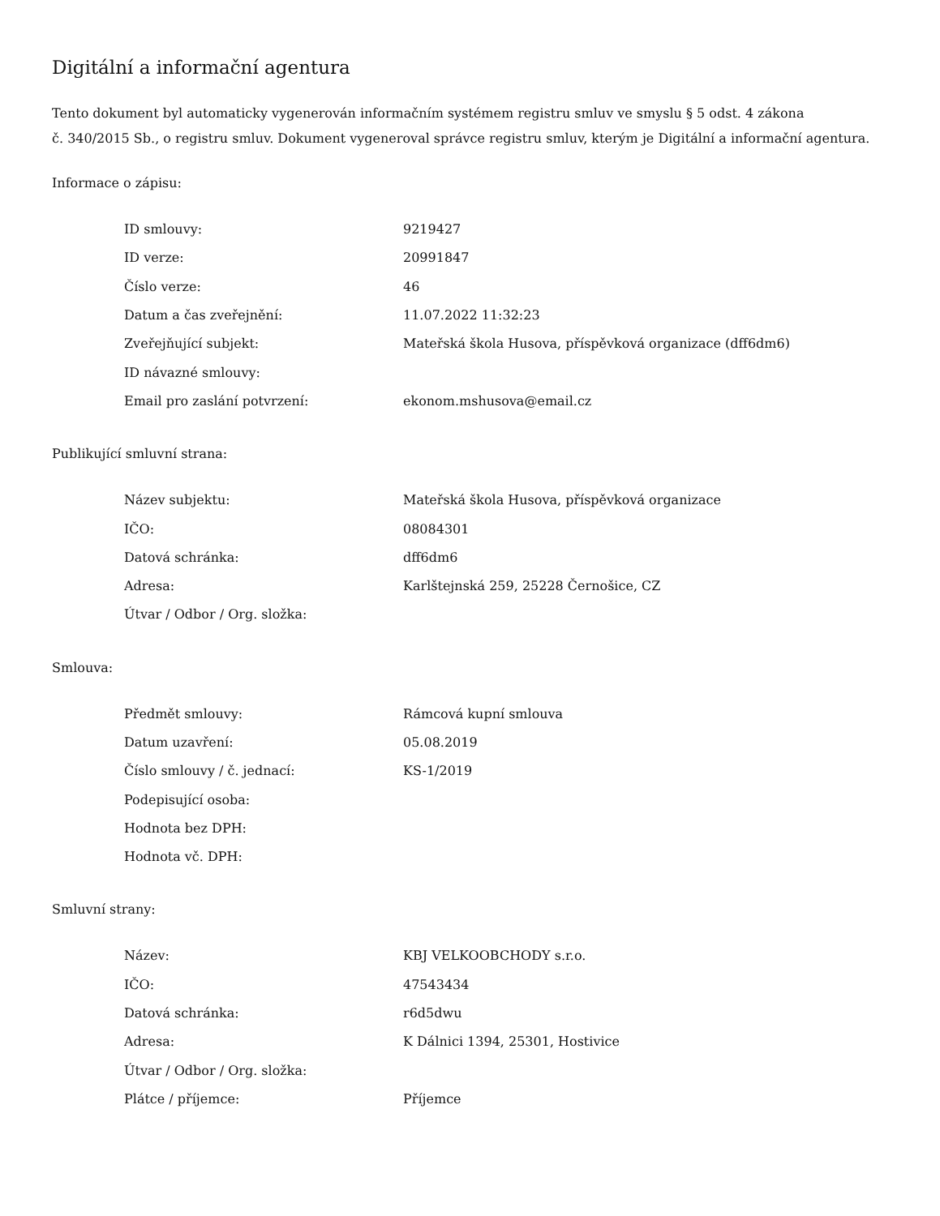Digitální a informační agentura
Tento dokument byl automaticky vygenerován informačním systémem registru smluv ve smyslu § 5 odst. 4 zákona
č. 340/2015 Sb., o registru smluv. Dokument vygeneroval správce registru smluv, kterým je Digitální a informační agentura.
Informace o zápisu:
| ID smlouvy: | 9219427 |
| ID verze: | 20991847 |
| Číslo verze: | 46 |
| Datum a čas zveřejnění: | 11.07.2022 11:32:23 |
| Zveřejňující subjekt: | Mateřská škola Husova, příspěvková organizace (dff6dm6) |
| ID návazné smlouvy: | |
| Email pro zaslání potvrzení: | ekonom.mshusova@email.cz |
Publikující smluvní strana:
| Název subjektu: | Mateřská škola Husova, příspěvková organizace |
| IČO: | 08084301 |
| Datová schránka: | dff6dm6 |
| Adresa: | Karlštejnská 259, 25228 Černošice, CZ |
| Útvar / Odbor / Org. složka: | |
Smlouva:
| Předmět smlouvy: | Rámcová kupní smlouva |
| Datum uzavření: | 05.08.2019 |
| Číslo smlouvy / č. jednací: | KS-1/2019 |
| Podepisující osoba: | |
| Hodnota bez DPH: | |
| Hodnota vč. DPH: | |
Smluvní strany:
| Název: | KBJ VELKOOBCHODY s.r.o. |
| IČO: | 47543434 |
| Datová schránka: | r6d5dwu |
| Adresa: | K Dálnici 1394, 25301, Hostivice |
| Útvar / Odbor / Org. složka: | |
| Plátce / příjemce: | Příjemce |